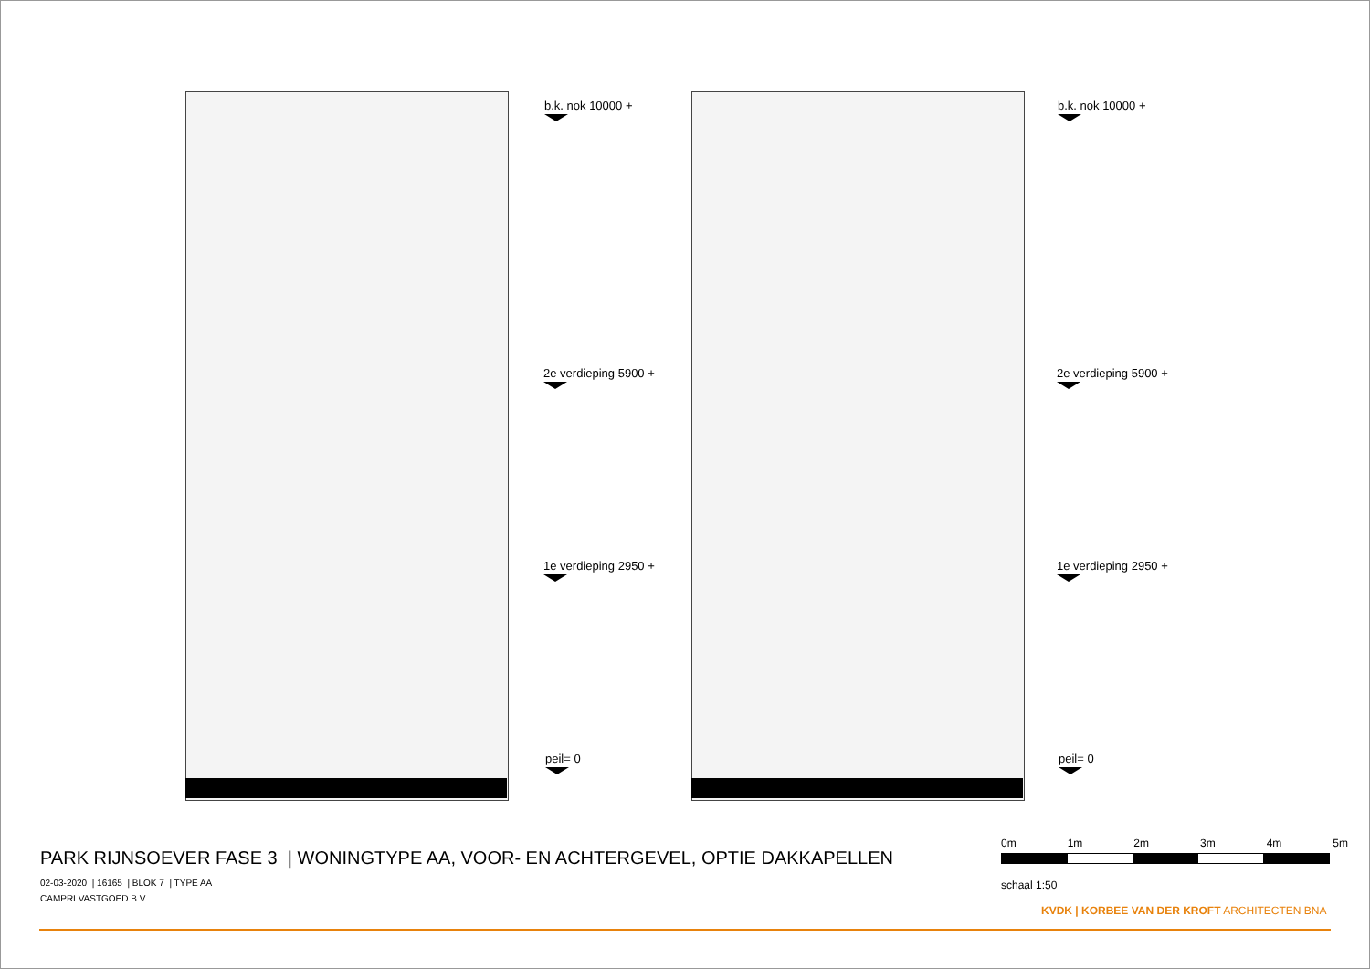b.k. nok 10000 +
2e verdieping 5900 +
1e verdieping 2950 +
peil= 0
b.k. nok 10000 +
2e verdieping 5900 +
1e verdieping 2950 +
peil= 0
PARK RIJNSOEVER FASE 3 | WONINGTYPE AA, VOOR- EN ACHTERGEVEL, OPTIE DAKKAPELLEN
02-03-2020 | 16165 | BLOK 7 | TYPE AA
CAMPRI VASTGOED B.V.
0m 1m 2m 3m 4m 5m
schaal 1:50
KVDK | KORBEE VAN DER KROFT ARCHITECTEN BNA